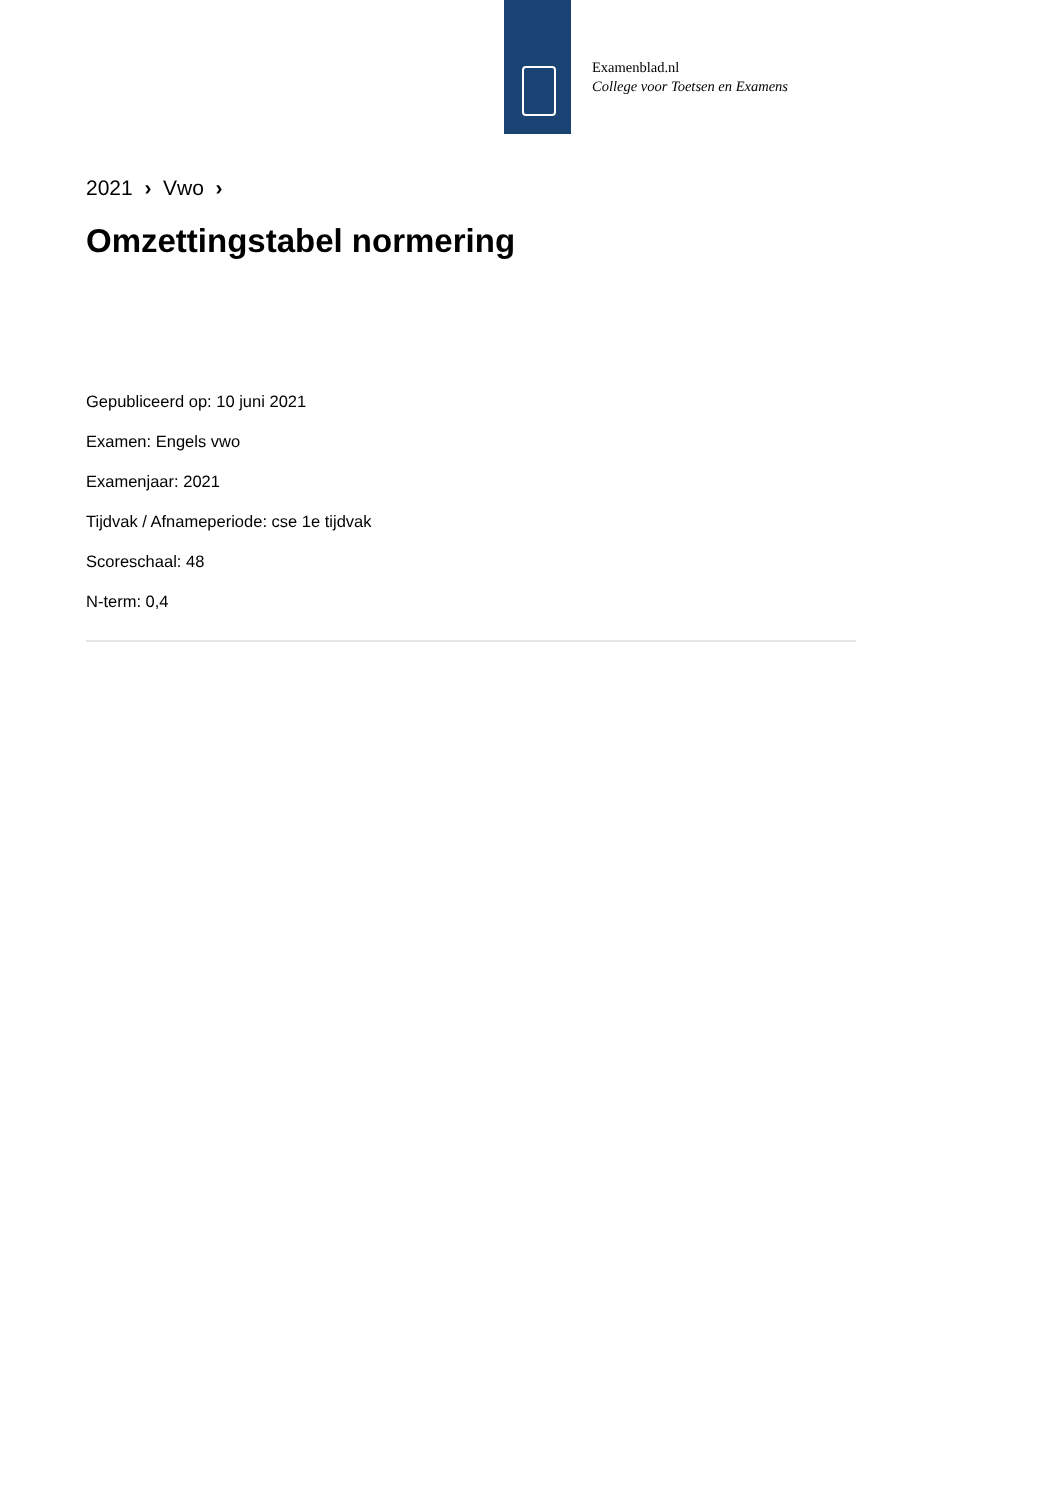Examenblad.nl
College voor Toetsen en Examens
2021 › Vwo ›
Omzettingstabel normering
Gepubliceerd op: 10 juni 2021
Examen: Engels vwo
Examenjaar: 2021
Tijdvak / Afnameperiode: cse 1e tijdvak
Scoreschaal: 48
N-term: 0,4